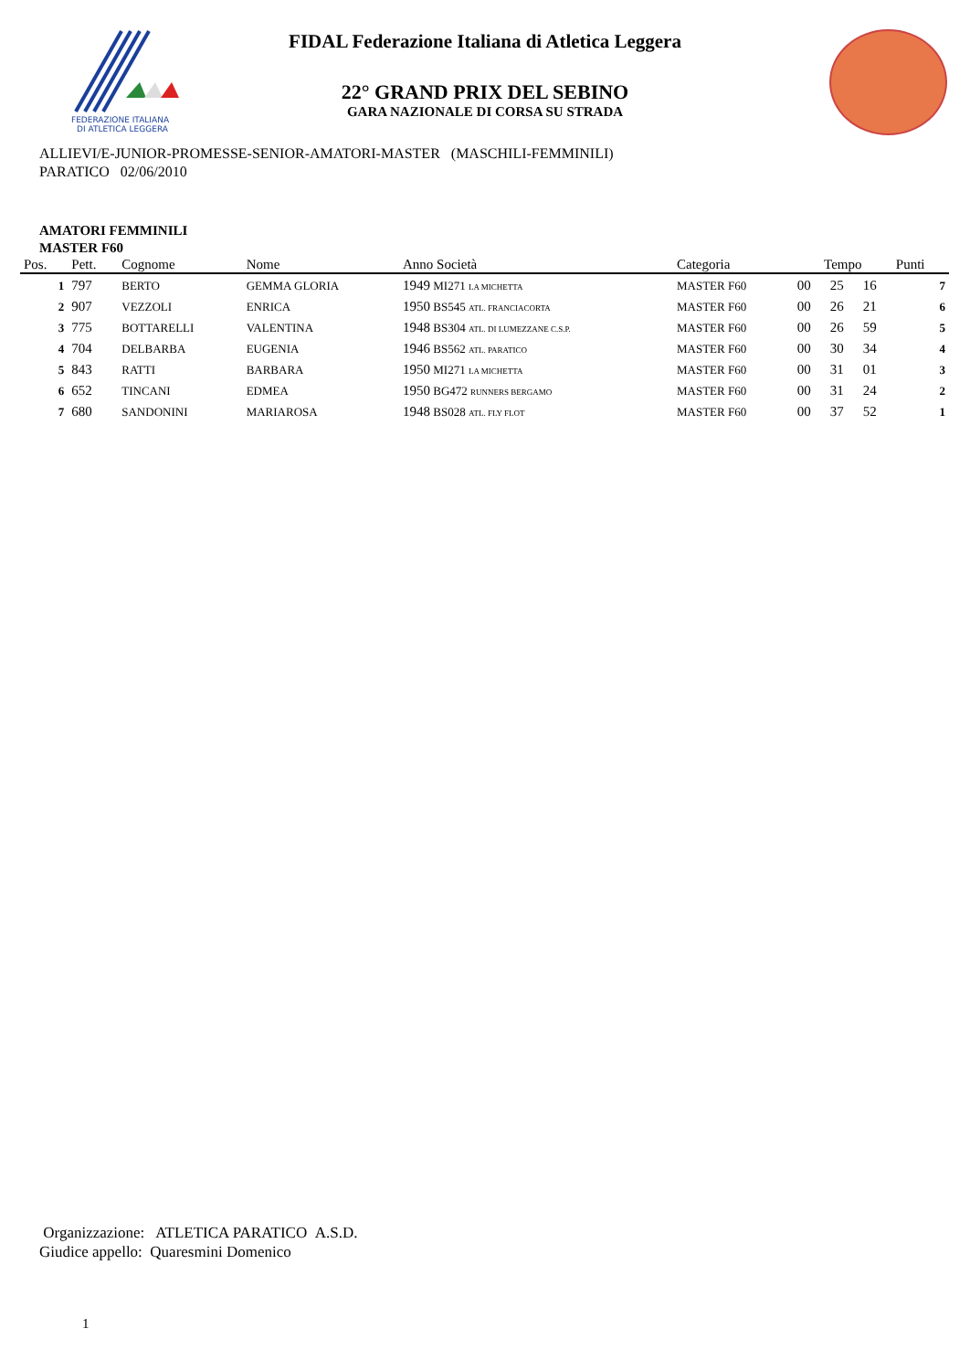FEDERAZIONE ITALIANA
DI ATLETICA LEGGERA
FIDAL Federazione Italiana di Atletica Leggera
22° GRAND PRIX DEL SEBINO
GARA NAZIONALE DI CORSA SU STRADA
ALLIEVI/E-JUNIOR-PROMESSE-SENIOR-AMATORI-MASTER (MASCHILI-FEMMINILI)
PARATICO 02/06/2010
AMATORI FEMMINILI
MASTER F60
| Pos. | Pett. | Cognome | Nome | Anno Società | Categoria | Tempo | | | Punti |
| --- | --- | --- | --- | --- | --- | --- | --- | --- | --- |
| 1 | 797 | BERTO | GEMMA GLORIA | 1949 MI271 LA MICHETTA | MASTER F60 | 00 | 25 | 16 | 7 |
| 2 | 907 | VEZZOLI | ENRICA | 1950 BS545 ATL. FRANCIACORTA | MASTER F60 | 00 | 26 | 21 | 6 |
| 3 | 775 | BOTTARELLI | VALENTINA | 1948 BS304 ATL. DI LUMEZZANE C.S.P. | MASTER F60 | 00 | 26 | 59 | 5 |
| 4 | 704 | DELBARBA | EUGENIA | 1946 BS562 ATL. PARATICO | MASTER F60 | 00 | 30 | 34 | 4 |
| 5 | 843 | RATTI | BARBARA | 1950 MI271 LA MICHETTA | MASTER F60 | 00 | 31 | 01 | 3 |
| 6 | 652 | TINCANI | EDMEA | 1950 BG472 RUNNERS BERGAMO | MASTER F60 | 00 | 31 | 24 | 2 |
| 7 | 680 | SANDONINI | MARIAROSA | 1948 BS028 ATL. FLY FLOT | MASTER F60 | 00 | 37 | 52 | 1 |
Organizzazione: ATLETICA PARATICO A.S.D.
Giudice appello: Quaresmini Domenico
1